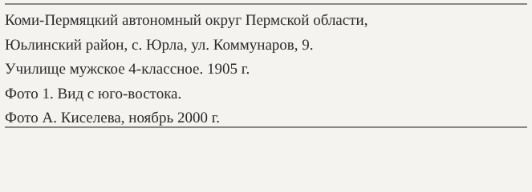Коми-Пермяцкий автономный округ Пермской области,
Юьлинский район, с. Юрла, ул. Коммунаров, 9.
Училище мужское 4-классное. 1905 г.
Фото 1. Вид с юго-востока.
Фото А. Киселева, ноябрь 2000 г.